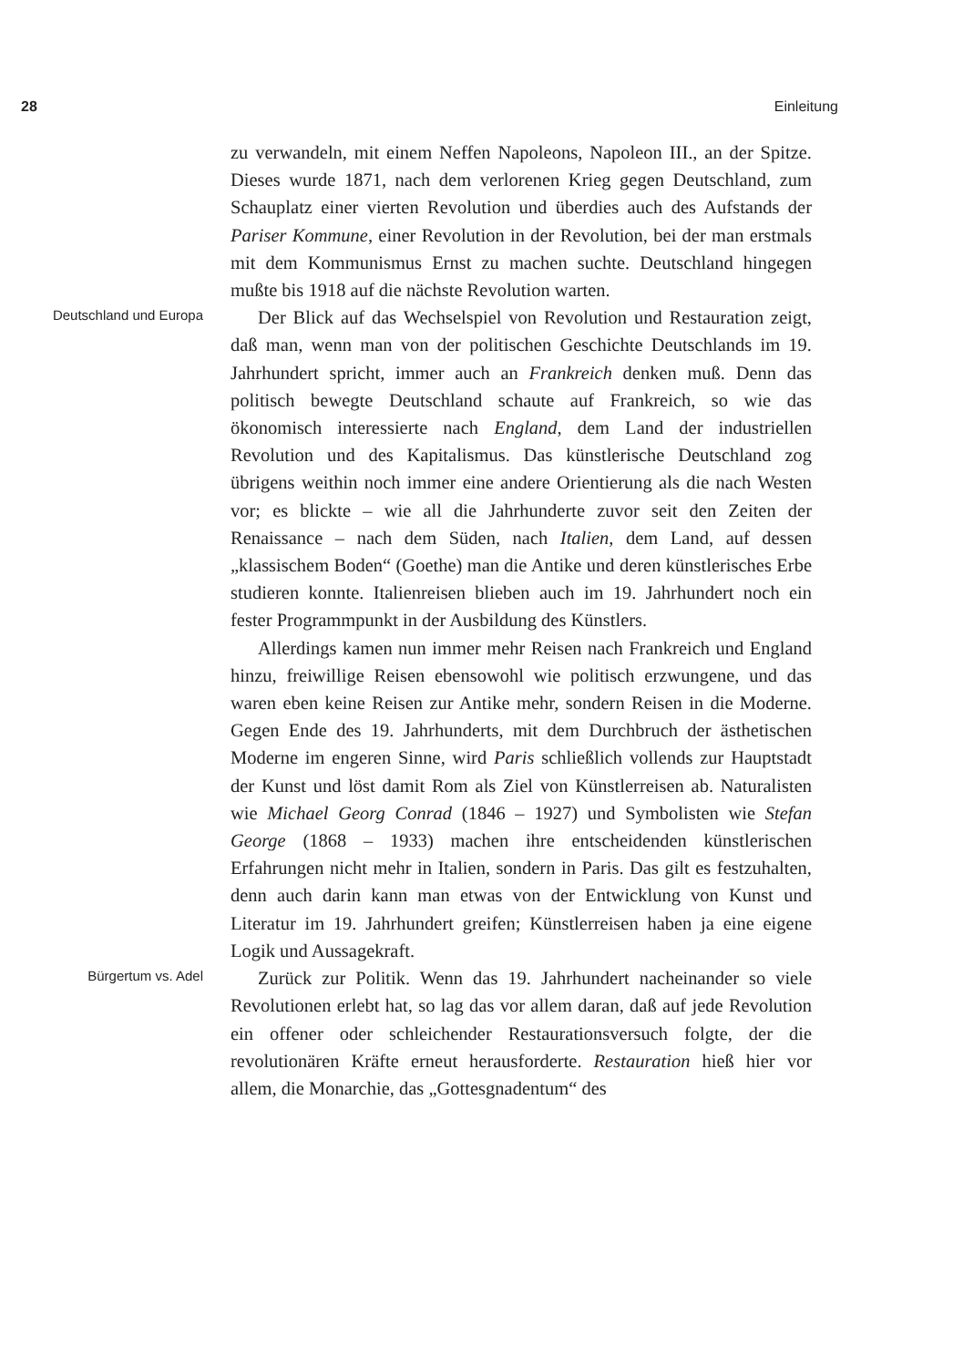28 Einleitung
zu verwandeln, mit einem Neffen Napoleons, Napoleon III., an der Spitze. Dieses wurde 1871, nach dem verlorenen Krieg gegen Deutschland, zum Schauplatz einer vierten Revolution und überdies auch des Aufstands der Pariser Kommune, einer Revolution in der Revolution, bei der man erstmals mit dem Kommunismus Ernst zu machen suchte. Deutschland hingegen mußte bis 1918 auf die nächste Revolution warten.
Deutschland und Europa
Der Blick auf das Wechselspiel von Revolution und Restauration zeigt, daß man, wenn man von der politischen Geschichte Deutschlands im 19. Jahrhundert spricht, immer auch an Frankreich denken muß. Denn das politisch bewegte Deutschland schaute auf Frankreich, so wie das ökonomisch interessierte nach England, dem Land der industriellen Revolution und des Kapitalismus. Das künstlerische Deutschland zog übrigens weithin noch immer eine andere Orientierung als die nach Westen vor; es blickte – wie all die Jahrhunderte zuvor seit den Zeiten der Renaissance – nach dem Süden, nach Italien, dem Land, auf dessen „klassischem Boden“ (Goethe) man die Antike und deren künstlerisches Erbe studieren konnte. Italienreisen blieben auch im 19. Jahrhundert noch ein fester Programmpunkt in der Ausbildung des Künstlers.
Allerdings kamen nun immer mehr Reisen nach Frankreich und England hinzu, freiwillige Reisen ebensowohl wie politisch erzwungene, und das waren eben keine Reisen zur Antike mehr, sondern Reisen in die Moderne. Gegen Ende des 19. Jahrhunderts, mit dem Durchbruch der ästhetischen Moderne im engeren Sinne, wird Paris schließlich vollends zur Hauptstadt der Kunst und löst damit Rom als Ziel von Künstlerreisen ab. Naturalisten wie Michael Georg Conrad (1846 – 1927) und Symbolisten wie Stefan George (1868 – 1933) machen ihre entscheidenden künstlerischen Erfahrungen nicht mehr in Italien, sondern in Paris. Das gilt es festzuhalten, denn auch darin kann man etwas von der Entwicklung von Kunst und Literatur im 19. Jahrhundert greifen; Künstlerreisen haben ja eine eigene Logik und Aussagekraft.
Bürgertum vs. Adel
Zurück zur Politik. Wenn das 19. Jahrhundert nacheinander so viele Revolutionen erlebt hat, so lag das vor allem daran, daß auf jede Revolution ein offener oder schleichender Restaurationsversuch folgte, der die revolutionären Kräfte erneut herausforderte. Restauration hieß hier vor allem, die Monarchie, das „Gottesgnadentum“ des